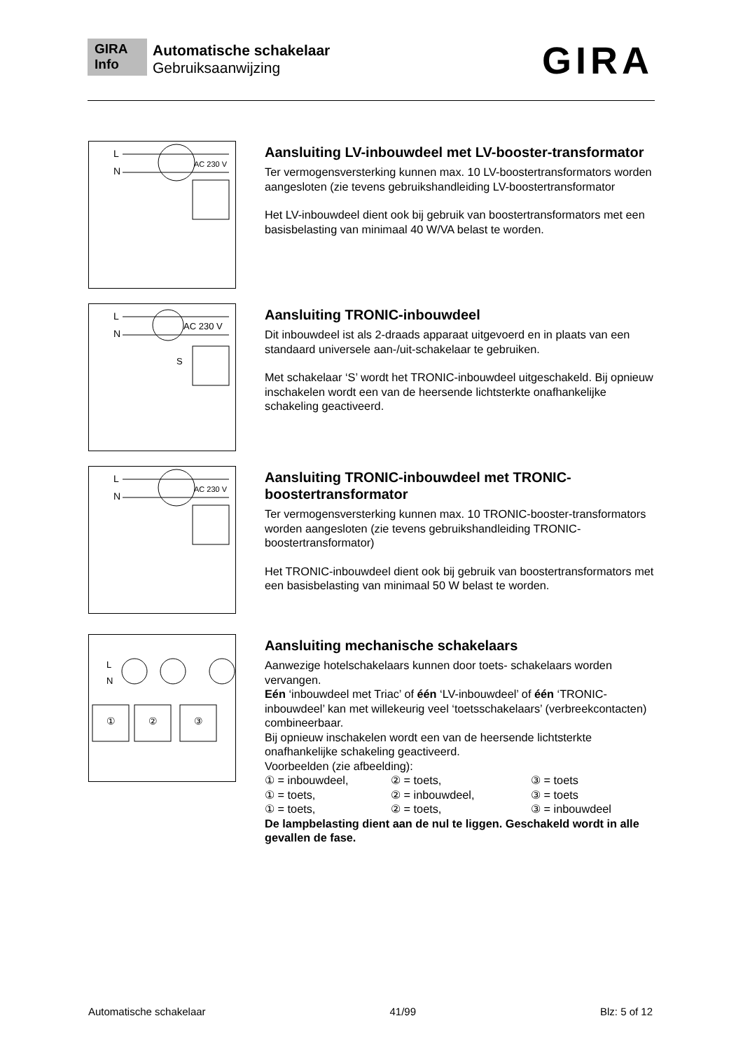GIRA
Info
Automatische schakelaar
Gebruiksaanwijzing
GIRA
L
N
AC 230 V
Aansluiting LV-inbouwdeel met LV-booster-transformator
Ter vermogensversterking kunnen max. 10 LV-boostertransformators worden aangesloten (zie tevens gebruikshandleiding LV-boostertransformator
Het LV-inbouwdeel dient ook bij gebruik van boostertransformators met een basisbelasting van minimaal 40 W/VA belast te worden.
L
N
AC 230 V
S
Aansluiting TRONIC-inbouwdeel
Dit inbouwdeel ist als 2-draads apparaat uitgevoerd en in plaats van een standaard universele aan-/uit-schakelaar te gebruiken.
Met schakelaar ‘S’ wordt het TRONIC-inbouwdeel uitgeschakeld. Bij opnieuw inschakelen wordt een van de heersende lichtsterkte onafhankelijke schakeling geactiveerd.
L
N
AC 230 V
Aansluiting TRONIC-inbouwdeel met TRONIC-boostertransformator
Ter vermogensversterking kunnen max. 10 TRONIC-booster-transformators worden aangesloten (zie tevens gebruikshandleiding TRONIC-boostertransformator)
Het TRONIC-inbouwdeel dient ook bij gebruik van boostertransformators met een basisbelasting van minimaal 50 W belast te worden.
L
N
①
②
③
Aansluiting mechanische schakelaars
Aanwezige hotelschakelaars kunnen door toets- schakelaars worden vervangen.
Eén ‘inbouwdeel met Triac’ of één ‘LV-inbouwdeel’ of één ‘TRONIC-inbouwdeel’ kan met willekeurig veel ‘toetsschakelaars’ (verbreekcontacten) combineerbaar.
Bij opnieuw inschakelen wordt een van de heersende lichtsterkte onafhankelijke schakeling geactiveerd.
Voorbeelden (zie afbeelding):
① = inbouwdeel, ② = toets, ③ = toets ① = toets, ② = inbouwdeel, ③ = toets ① = toets, ② = toets, ③ = inbouwdeel
De lampbelasting dient aan de nul te liggen. Geschakeld wordt in alle gevallen de fase.
Automatische schakelaar 41/99 Blz: 5 of 12